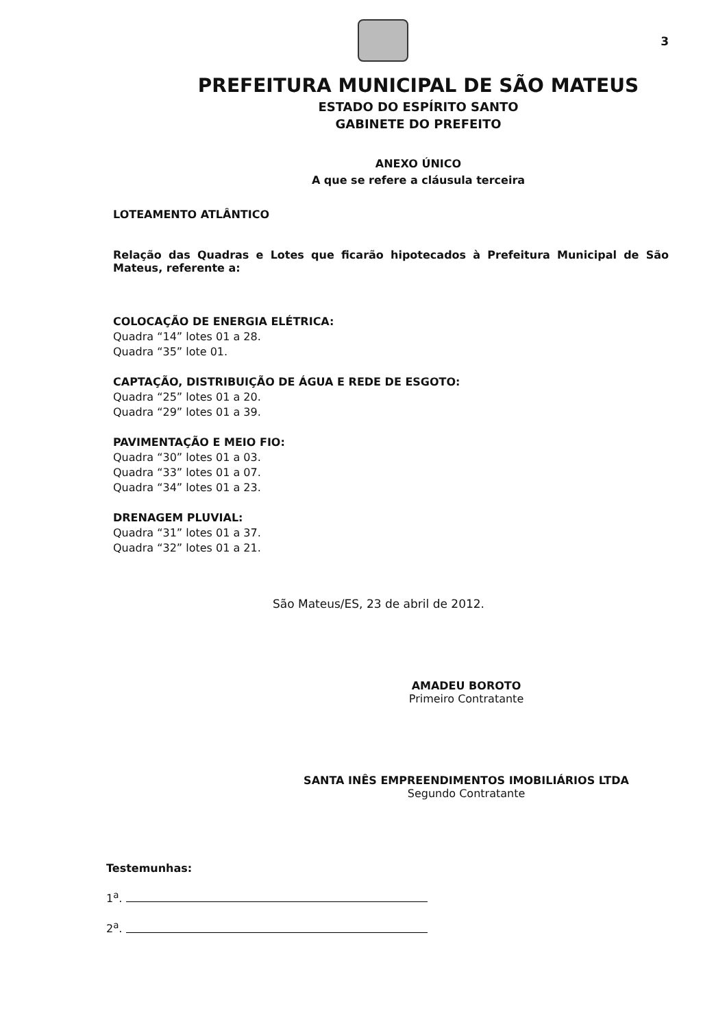3
PREFEITURA MUNICIPAL DE SÃO MATEUS
ESTADO DO ESPÍRITO SANTO
GABINETE DO PREFEITO
ANEXO ÚNICO
A que se refere a cláusula terceira
LOTEAMENTO ATLÂNTICO
Relação das Quadras e Lotes que ficarão hipotecados à Prefeitura Municipal de São Mateus, referente a:
COLOCAÇÃO DE ENERGIA ELÉTRICA:
Quadra “14” lotes 01 a 28.
Quadra “35” lote 01.
CAPTAÇÃO, DISTRIBUIÇÃO DE ÁGUA E REDE DE ESGOTO:
Quadra “25” lotes 01 a 20.
Quadra “29” lotes 01 a 39.
PAVIMENTAÇÃO E MEIO FIO:
Quadra “30” lotes 01 a 03.
Quadra “33” lotes 01 a 07.
Quadra “34” lotes 01 a 23.
DRENAGEM PLUVIAL:
Quadra “31” lotes 01 a 37.
Quadra “32” lotes 01 a 21.
São Mateus/ES, 23 de abril de 2012.
AMADEU BOROTO
Primeiro Contratante
SANTA INÊS EMPREENDIMENTOS IMOBILIÁRIOS LTDA
Segundo Contratante
Testemunhas:
1<sup>a</sup>.
2<sup>a</sup>.